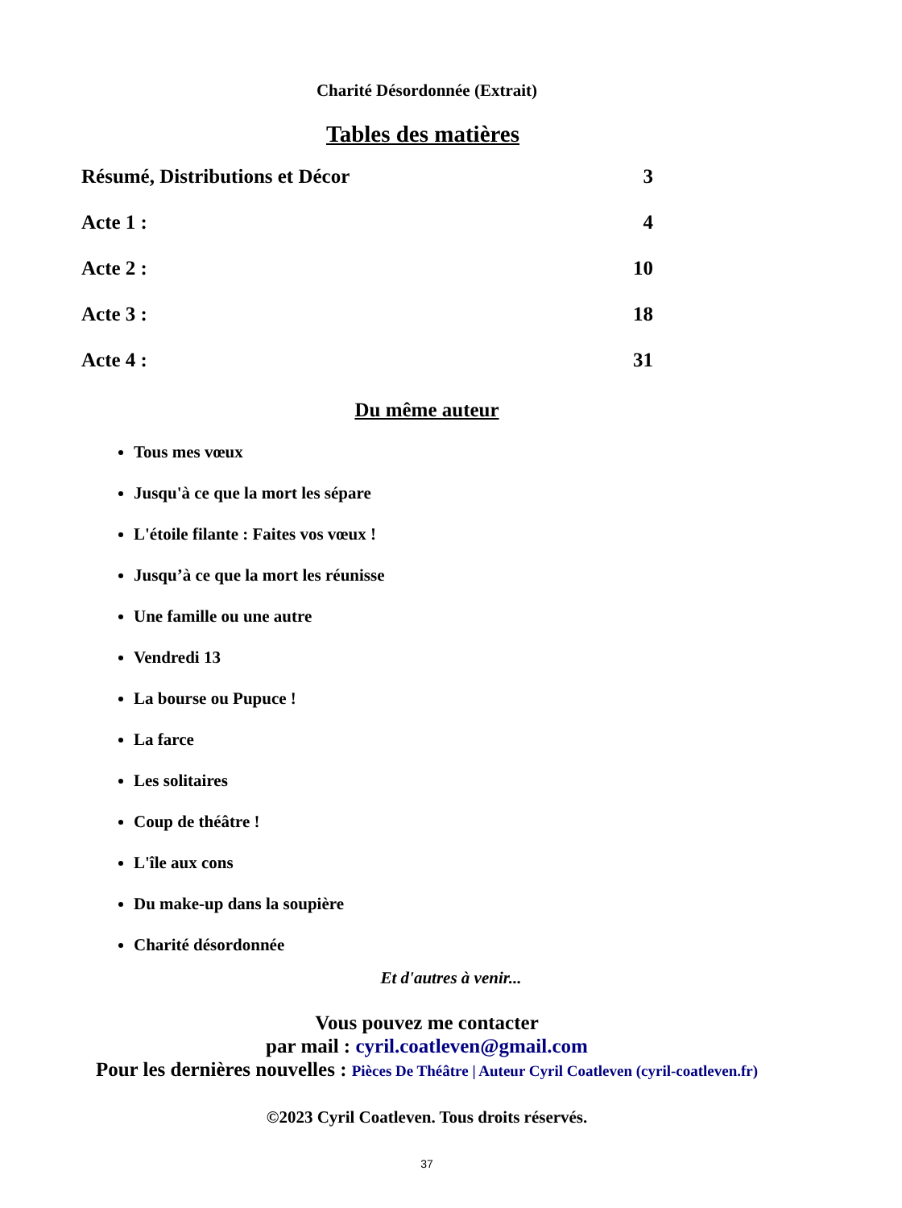Charité Désordonnée (Extrait)
Tables des matières
Résumé, Distributions et Décor 3
Acte 1 : 4
Acte 2 : 10
Acte 3 : 18
Acte 4 : 31
Du même auteur
Tous mes vœux
Jusqu'à ce que la mort les sépare
L'étoile filante : Faites vos vœux !
Jusqu’à ce que la mort les réunisse
Une famille ou une autre
Vendredi 13
La bourse ou Pupuce !
La farce
Les solitaires
Coup de théâtre !
L'île aux cons
Du make-up dans la soupière
Charité désordonnée
Et d'autres à venir...
Vous pouvez me contacter
par mail : cyril.coatleven@gmail.com
Pour les dernières nouvelles : Pièces De Théâtre | Auteur Cyril Coatleven (cyril-coatleven.fr)
©2023 Cyril Coatleven. Tous droits réservés.
37